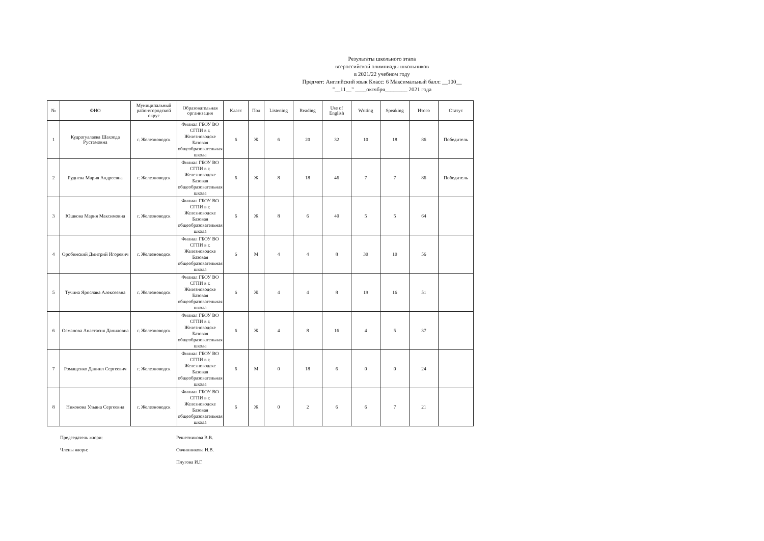Результаты школьного этапа
всероссийской олимпиады школьников
в 2021/22 учебном году
Предмет: Английский язык Класс: 6 Максимальный балл: __100__
"__11__" ____октября________ 2021 года
| № | ФИО | Муниципальный район/городской округ | Образовательная организация | Класс | Пол | Listening | Reading | Use of English | Writing | Speaking | Итого | Статус |
| --- | --- | --- | --- | --- | --- | --- | --- | --- | --- | --- | --- | --- |
| 1 | Кудратуллаева Шахзода Рустамовна | г. Железноводск | Филиал ГБОУ ВО СГПИ в г. Железноводске Базовая общеобразовательная школа | 6 | Ж | 6 | 20 | 32 | 10 | 18 | 86 | Победитель |
| 2 | Руднева Мария Андреевна | г. Железноводск | Филиал ГБОУ ВО СГПИ в г. Железноводске Базовая общеобразовательная школа | 6 | Ж | 8 | 18 | 46 | 7 | 7 | 86 | Победитель |
| 3 | Юшкова Мария Максимовна | г. Железноводск | Филиал ГБОУ ВО СГПИ в г. Железноводске Базовая общеобразовательная школа | 6 | Ж | 8 | 6 | 40 | 5 | 5 | 64 | |
| 4 | Оробинский Дмитрий Игоревич | г. Железноводск | Филиал ГБОУ ВО СГПИ в г. Железноводске Базовая общеобразовательная школа | 6 | М | 4 | 4 | 8 | 30 | 10 | 56 | |
| 5 | Тучина Ярослава Алексеевна | г. Железноводск | Филиал ГБОУ ВО СГПИ в г. Железноводске Базовая общеобразовательная школа | 6 | Ж | 4 | 4 | 8 | 19 | 16 | 51 | |
| 6 | Османова Анастасия Даниловна | г. Железноводск | Филиал ГБОУ ВО СГПИ в г. Железноводске Базовая общеобразовательная школа | 6 | Ж | 4 | 8 | 16 | 4 | 5 | 37 | |
| 7 | Ромащенко Даниил Сергеевич | г. Железноводск | Филиал ГБОУ ВО СГПИ в г. Железноводске Базовая общеобразовательная школа | 6 | М | 0 | 18 | 6 | 0 | 0 | 24 | |
| 8 | Никонова Ульяна Сергеевна | г. Железноводск | Филиал ГБОУ ВО СГПИ в г. Железноводске Базовая общеобразовательная школа | 6 | Ж | 0 | 2 | 6 | 6 | 7 | 21 | |
Председатель жюри: Решетникова В.В.
Члены жюри: Овчинникова Н.В.
Плугова И.Г.